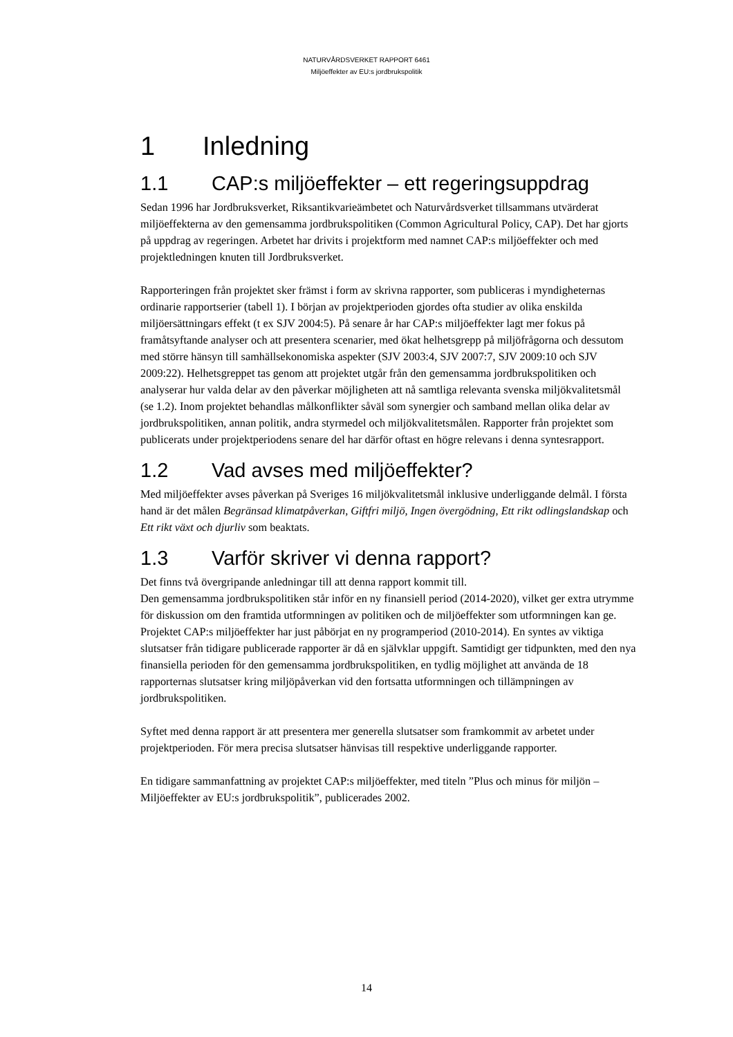NATURVÅRDSVERKET RAPPORT 6461
Miljöeffekter av EU:s jordbrukspolitik
1 Inledning
1.1 CAP:s miljöeffekter – ett regeringsuppdrag
Sedan 1996 har Jordbruksverket, Riksantikvarieämbetet och Naturvårdsverket tillsammans utvärderat miljöeffekterna av den gemensamma jordbrukspolitiken (Common Agricultural Policy, CAP). Det har gjorts på uppdrag av regeringen. Arbetet har drivits i projektform med namnet CAP:s miljöeffekter och med projektledningen knuten till Jordbruksverket.
Rapporteringen från projektet sker främst i form av skrivna rapporter, som publiceras i myndigheternas ordinarie rapportserier (tabell 1). I början av projektperioden gjordes ofta studier av olika enskilda miljöersättningars effekt (t ex SJV 2004:5). På senare år har CAP:s miljöeffekter lagt mer fokus på framåtsyftande analyser och att presentera scenarier, med ökat helhetsgrepp på miljöfrågorna och dessutom med större hänsyn till samhällsekonomiska aspekter (SJV 2003:4, SJV 2007:7, SJV 2009:10 och SJV 2009:22). Helhetsgreppet tas genom att projektet utgår från den gemensamma jordbrukspolitiken och analyserar hur valda delar av den påverkar möjligheten att nå samtliga relevanta svenska miljökvalitetsmål (se 1.2). Inom projektet behandlas målkonflikter såväl som synergier och samband mellan olika delar av jordbrukspolitiken, annan politik, andra styrmedel och miljökvalitetsmålen. Rapporter från projektet som publicerats under projektperiodens senare del har därför oftast en högre relevans i denna syntesrapport.
1.2 Vad avses med miljöeffekter?
Med miljöeffekter avses påverkan på Sveriges 16 miljökvalitetsmål inklusive underliggande delmål. I första hand är det målen Begränsad klimatpåverkan, Giftfri miljö, Ingen övergödning, Ett rikt odlingslandskap och Ett rikt växt och djurliv som beaktats.
1.3 Varför skriver vi denna rapport?
Det finns två övergripande anledningar till att denna rapport kommit till.
Den gemensamma jordbrukspolitiken står inför en ny finansiell period (2014-2020), vilket ger extra utrymme för diskussion om den framtida utformningen av politiken och de miljöeffekter som utformningen kan ge.
Projektet CAP:s miljöeffekter har just påbörjat en ny programperiod (2010-2014). En syntes av viktiga slutsatser från tidigare publicerade rapporter är då en självklar uppgift. Samtidigt ger tidpunkten, med den nya finansiella perioden för den gemensamma jordbrukspolitiken, en tydlig möjlighet att använda de 18 rapporternas slutsatser kring miljöpåverkan vid den fortsatta utformningen och tillämpningen av jordbrukspolitiken.
Syftet med denna rapport är att presentera mer generella slutsatser som framkommit av arbetet under projektperioden. För mera precisa slutsatser hänvisas till respektive underliggande rapporter.
En tidigare sammanfattning av projektet CAP:s miljöeffekter, med titeln ”Plus och minus för miljön – Miljöeffekter av EU:s jordbrukspolitik”, publicerades 2002.
14